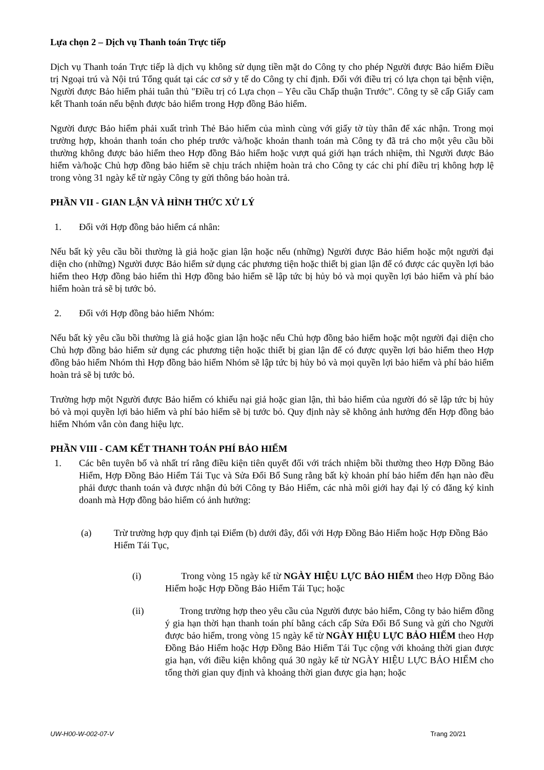Lựa chọn 2 – Dịch vụ Thanh toán Trực tiếp
Dịch vụ Thanh toán Trực tiếp là dịch vụ không sử dụng tiền mặt do Công ty cho phép Người được Bảo hiểm Điều trị Ngoại trú và Nội trú Tổng quát tại các cơ sở y tế do Công ty chỉ định. Đối với điều trị có lựa chọn tại bệnh viện, Người được Bảo hiểm phải tuân thủ "Điều trị có Lựa chọn – Yêu cầu Chấp thuận Trước". Công ty sẽ cấp Giấy cam kết Thanh toán nếu bệnh được bảo hiểm trong Hợp đồng Bảo hiểm.
Người được Bảo hiểm phải xuất trình Thẻ Bảo hiểm của mình cùng với giấy tờ tùy thân để xác nhận. Trong mọi trường hợp, khoản thanh toán cho phép trước và/hoặc khoản thanh toán mà Công ty đã trả cho một yêu cầu bồi thường không được bảo hiểm theo Hợp đồng Bảo hiểm hoặc vượt quá giới hạn trách nhiệm, thì Người được Bảo hiểm và/hoặc Chủ hợp đồng bảo hiểm sẽ chịu trách nhiệm hoàn trả cho Công ty các chi phí điều trị không hợp lệ trong vòng 31 ngày kể từ ngày Công ty gửi thông báo hoàn trả.
PHẦN VII - GIAN LẬN VÀ HÌNH THỨC XỬ LÝ
1. Đối với Hợp đồng bảo hiểm cá nhân:
Nếu bất kỳ yêu cầu bồi thường là giả hoặc gian lận hoặc nếu (những) Người được Bảo hiểm hoặc một người đại diện cho (những) Người được Bảo hiểm sử dụng các phương tiện hoặc thiết bị gian lận để có được các quyền lợi bảo hiểm theo Hợp đồng bảo hiểm thì Hợp đồng bảo hiểm sẽ lập tức bị hủy bỏ và mọi quyền lợi bảo hiểm và phí bảo hiểm hoàn trả sẽ bị tước bỏ.
2. Đối với Hợp đồng bảo hiểm Nhóm:
Nếu bất kỳ yêu cầu bồi thường là giả hoặc gian lận hoặc nếu Chủ hợp đồng bảo hiểm hoặc một người đại diện cho Chủ hợp đồng bảo hiểm sử dụng các phương tiện hoặc thiết bị gian lận để có được quyền lợi bảo hiểm theo Hợp đồng bảo hiểm Nhóm thì Hợp đồng bảo hiểm Nhóm sẽ lập tức bị hủy bỏ và mọi quyền lợi bảo hiểm và phí bảo hiểm hoàn trả sẽ bị tước bỏ.
Trường hợp một Người được Bảo hiểm có khiếu nại giả hoặc gian lận, thì bảo hiểm của người đó sẽ lập tức bị hủy bỏ và mọi quyền lợi bảo hiểm và phí bảo hiểm sẽ bị tước bỏ. Quy định này sẽ không ảnh hưởng đến Hợp đồng bảo hiểm Nhóm vẫn còn đang hiệu lực.
PHẦN VIII - CAM KẾT THANH TOÁN PHÍ BẢO HIỂM
1. Các bên tuyên bố và nhất trí rằng điều kiện tiên quyết đối với trách nhiệm bồi thường theo Hợp Đồng Bảo Hiểm, Hợp Đồng Bảo Hiểm Tái Tục và Sửa Đổi Bổ Sung rằng bất kỳ khoản phí bảo hiểm đến hạn nào đều phải được thanh toán và được nhận đủ bởi Công ty Bảo Hiểm, các nhà môi giới hay đại lý có đăng ký kinh doanh mà Hợp đồng bảo hiểm có ảnh hưởng:
(a) Trừ trường hợp quy định tại Điểm (b) dưới đây, đối với Hợp Đồng Bảo Hiểm hoặc Hợp Đồng Bảo Hiểm Tái Tục,
(i) Trong vòng 15 ngày kể từ NGÀY HIỆU LỰC BẢO HIỂM theo Hợp Đồng Bảo Hiểm hoặc Hợp Đồng Bảo Hiểm Tái Tục; hoặc
(ii) Trong trường hợp theo yêu cầu của Người được bảo hiểm, Công ty bảo hiểm đồng ý gia hạn thời hạn thanh toán phí bằng cách cấp Sửa Đổi Bổ Sung và gửi cho Người được bảo hiểm, trong vòng 15 ngày kể từ NGÀY HIỆU LỰC BẢO HIỂM theo Hợp Đồng Bảo Hiểm hoặc Hợp Đồng Bảo Hiểm Tái Tục cộng với khoảng thời gian được gia hạn, với điều kiện không quá 30 ngày kể từ NGÀY HIỆU LỰC BẢO HIỂM cho tổng thời gian quy định và khoảng thời gian được gia hạn; hoặc
UW-H00-W-002-07-V Trang 20/21